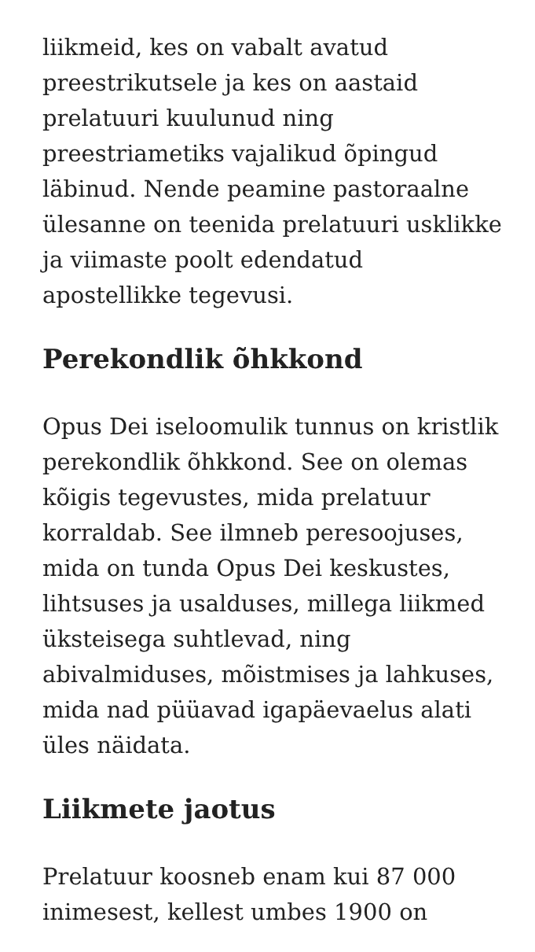liikmeid, kes on vabalt avatud preestrikutsele ja kes on aastaid prelatuuri kuulunud ning preestriametiks vajalikud õpingud läbinud. Nende peamine pastoraalne ülesanne on teenida prelatuuri usklikke ja viimaste poolt edendatud apostellikke tegevusi.
Perekondlik õhkkond
Opus Dei iseloomulik tunnus on kristlik perekondlik õhkkond. See on olemas kõigis tegevustes, mida prelatuur korraldab. See ilmneb peresoojuses, mida on tunda Opus Dei keskustes, lihtsuses ja usalduses, millega liikmed üksteisega suhtlevad, ning abivalmiduses, mõistmises ja lahkuses, mida nad püüavad igapäevaelus alati üles näidata.
Liikmete jaotus
Prelatuur koosneb enam kui 87 000 inimesest, kellest umbes 1900 on